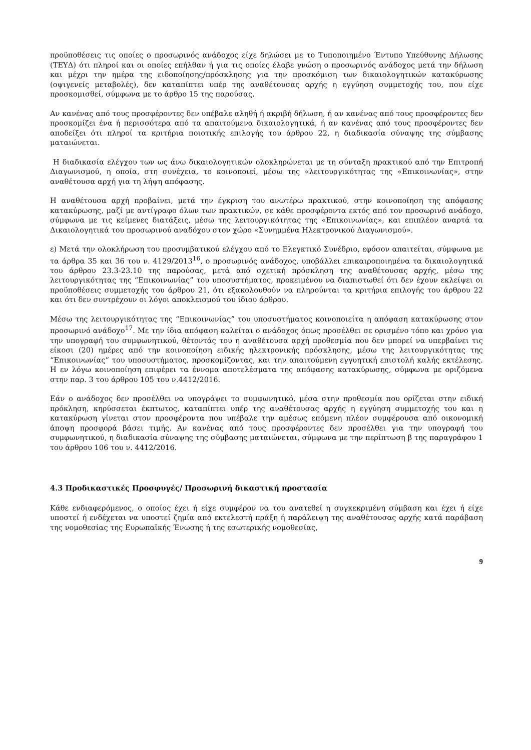προϋποθέσεις τις οποίες ο προσωρινός ανάδοχος είχε δηλώσει με το Τυποποιημένο Έντυπο Υπεύθυνης Δήλωσης (ΤΕΥΔ) ότι πληροί και οι οποίες επήλθαν ή για τις οποίες έλαβε γνώση ο προσωρινός ανάδοχος μετά την δήλωση και μέχρι την ημέρα της ειδοποίησης/πρόσκλησης για την προσκόμιση των δικαιολογητικών κατακύρωσης (οψιγενείς μεταβολές), δεν καταπίπτει υπέρ της αναθέτουσας αρχής η εγγύηση συμμετοχής του, που είχε προσκομισθεί, σύμφωνα με το άρθρο 15 της παρούσας.
Αν κανένας από τους προσφέροντες δεν υπέβαλε αληθή ή ακριβή δήλωση, ή αν κανένας από τους προσφέροντες δεν προσκομίζει ένα ή περισσότερα από τα απαιτούμενα δικαιολογητικά, ή αν κανένας από τους προσφέροντες δεν αποδείξει ότι πληροί τα κριτήρια ποιοτικής επιλογής του άρθρου 22, η διαδικασία σύναψης της σύμβασης ματαιώνεται.
Η διαδικασία ελέγχου των ως άνω δικαιολογητικών ολοκληρώνεται με τη σύνταξη πρακτικού από την Επιτροπή Διαγωνισμού, η οποία, στη συνέχεια, το κοινοποιεί, μέσω της «λειτουργικότητας της «Επικοινωνίας», στην αναθέτουσα αρχή για τη λήψη απόφασης.
Η αναθέτουσα αρχή προβαίνει, μετά την έγκριση του ανωτέρω πρακτικού, στην κοινοποίηση της απόφασης κατακύρωσης, μαζί με αντίγραφο όλων των πρακτικών, σε κάθε προσφέροντα εκτός από τον προσωρινό ανάδοχο, σύμφωνα με τις κείμενες διατάξεις, μέσω της λειτουργικότητας της «Επικοινωνίας», και επιπλέον αναρτά τα Δικαιολογητικά του προσωρινού αναδόχου στον χώρο «Συνημμένα Ηλεκτρονικού Διαγωνισμού».
ε) Μετά την ολοκλήρωση του προσυμβατικού ελέγχου από το Ελεγκτικό Συνέδριο, εφόσον απαιτείται, σύμφωνα με τα άρθρα 35 και 36 του ν. 4129/2013<sup>16</sup>, ο προσωρινός ανάδοχος, υποβάλλει επικαιροποιημένα τα δικαιολογητικά του άρθρου 23.3-23.10 της παρούσας, μετά από σχετική πρόσκληση της αναθέτουσας αρχής, μέσω της λειτουργικότητας της “Επικοινωνίας” του υποσυστήματος, προκειμένου να διαπιστωθεί ότι δεν έχουν εκλείψει οι προϋποθέσεις συμμετοχής του άρθρου 21, ότι εξακολουθούν να πληρούνται τα κριτήρια επιλογής του άρθρου 22 και ότι δεν συντρέχουν οι λόγοι αποκλεισμού του ίδιου άρθρου.
Μέσω της λειτουργικότητας της “Επικοινωνίας” του υποσυστήματος κοινοποιείτα η απόφαση κατακύρωσης στον προσωρινό ανάδοχο<sup>17</sup>. Με την ίδια απόφαση καλείται ο ανάδοχος όπως προσέλθει σε ορισμένο τόπο και χρόνο για την υπογραφή του συμφωνητικού, θέτοντάς του η αναθέτουσα αρχή προθεσμία που δεν μπορεί να υπερβαίνει τις είκοσι (20) ημέρες από την κοινοποίηση ειδικής ηλεκτρονικής πρόσκλησης, μέσω της λειτουργικότητας της “Επικοινωνίας” του υποσυστήματος, προσκομίζοντας, και την απαιτούμενη εγγυητική επιστολή καλής εκτέλεσης. Η εν λόγω κοινοποίηση επιφέρει τα έννομα αποτελέσματα της απόφασης κατακύρωσης, σύμφωνα με οριζόμενα στην παρ. 3 του άρθρου 105 του ν.4412/2016.
Εάν ο ανάδοχος δεν προσέλθει να υπογράψει το συμφωνητικό, μέσα στην προθεσμία που ορίζεται στην ειδική πρόκληση, κηρύσσεται έκπτωτος, καταπίπτει υπέρ της αναθέτουσας αρχής η εγγύηση συμμετοχής του και η κατακύρωση γίνεται στον προσφέροντα που υπέβαλε την αμέσως επόμενη πλέον συμφέρουσα από οικονομική άποψη προσφορά βάσει τιμής. Αν κανένας από τους προσφέροντες δεν προσέλθει για την υπογραφή του συμφωνητικού, η διαδικασία σύναψης της σύμβασης ματαιώνεται, σύμφωνα με την περίπτωση β της παραγράφου 1 του άρθρου 106 του ν. 4412/2016.
4.3 Προδικαστικές Προσφυγές/ Προσωρινή δικαστική προστασία
Κάθε ενδιαφερόμενος, ο οποίος έχει ή είχε συμφέρον να του ανατεθεί η συγκεκριμένη σύμβαση και έχει ή είχε υποστεί ή ενδέχεται να υποστεί ζημία από εκτελεστή πράξη ή παράλειψη της αναθέτουσας αρχής κατά παράβαση της νομοθεσίας της Ευρωπαϊκής Ένωσης ή της εσωτερικής νομοθεσίας,
9